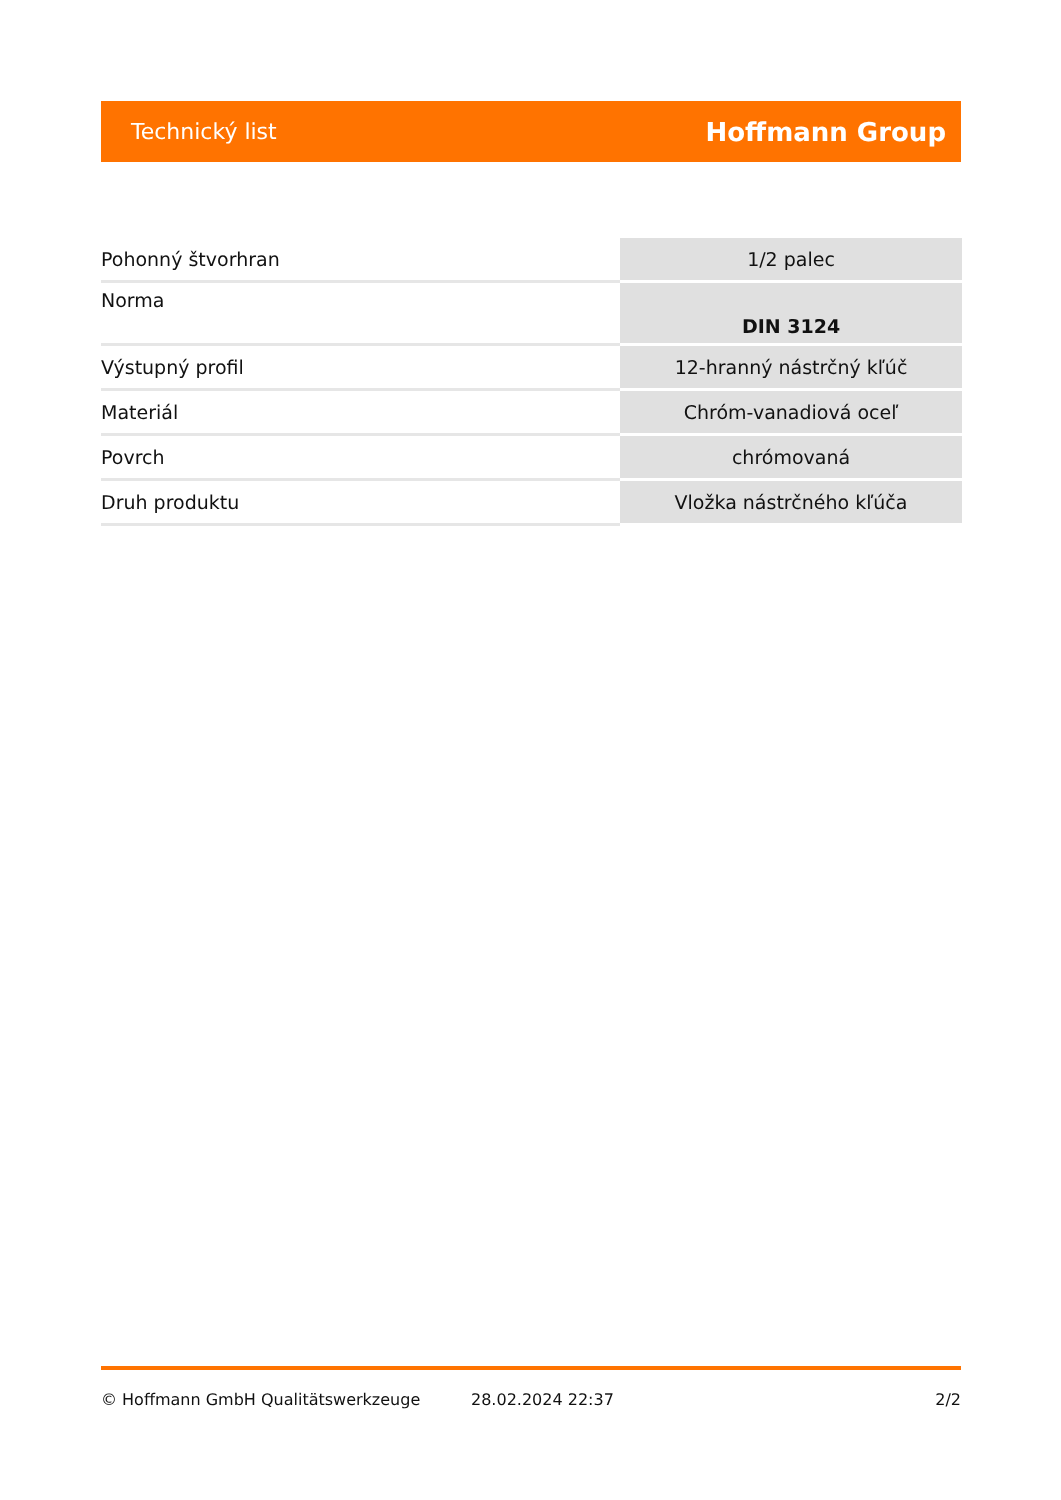Technický list Hoffmann Group
| Pohonný štvorhran | 1/2 palec |
| Norma | DIN 3124 |
| Výstupný profil | 12-hranný nástrčný kľúč |
| Materiál | Chróm-vanadiová oceľ |
| Povrch | chrómovaná |
| Druh produktu | Vložka nástrčného kľúča |
© Hoffmann GmbH Qualitätswerkzeuge 28.02.2024 22:37 2/2